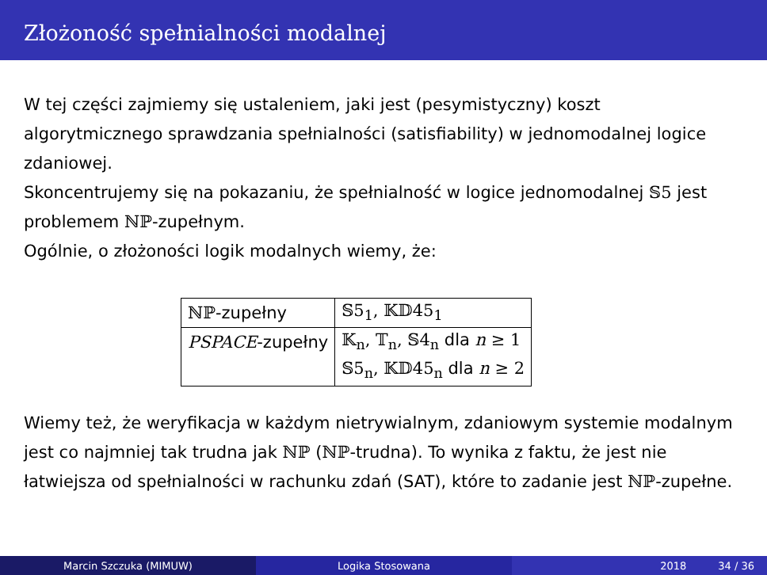Złożoność spełnialności modalnej
W tej części zajmiemy się ustaleniem, jaki jest (pesymistyczny) koszt algorytmicznego sprawdzania spełnialności (satisfiability) w jednomodalnej logice zdaniowej.
Skoncentrujemy się na pokazaniu, że spełnialność w logice jednomodalnej 𝕊5 jest problemem ℕℙ-zupełnym.
Ogólnie, o złożoności logik modalnych wiemy, że:
| ℕℙ -zupełny | 𝕊5<sub>1</sub>, 𝕂𝔻45<sub>1</sub> |
| PSPACE -zupełny | 𝕂<sub>n</sub>, 𝕋<sub>n</sub>, 𝕊4<sub>n</sub> dla n ≥ 1 |
| | 𝕊5<sub>n</sub>, 𝕂𝔻45<sub>n</sub> dla n ≥ 2 |
Wiemy też, że weryfikacja w każdym nietrywialnym, zdaniowym systemie modalnym jest co najmniej tak trudna jak ℕℙ (ℕℙ-trudna). To wynika z faktu, że jest nie łatwiejsza od spełnialności w rachunku zdań (SAT), które to zadanie jest ℕℙ-zupełne.
Marcin Szczuka (MIMUW) Logika Stosowana 2018 34 / 36